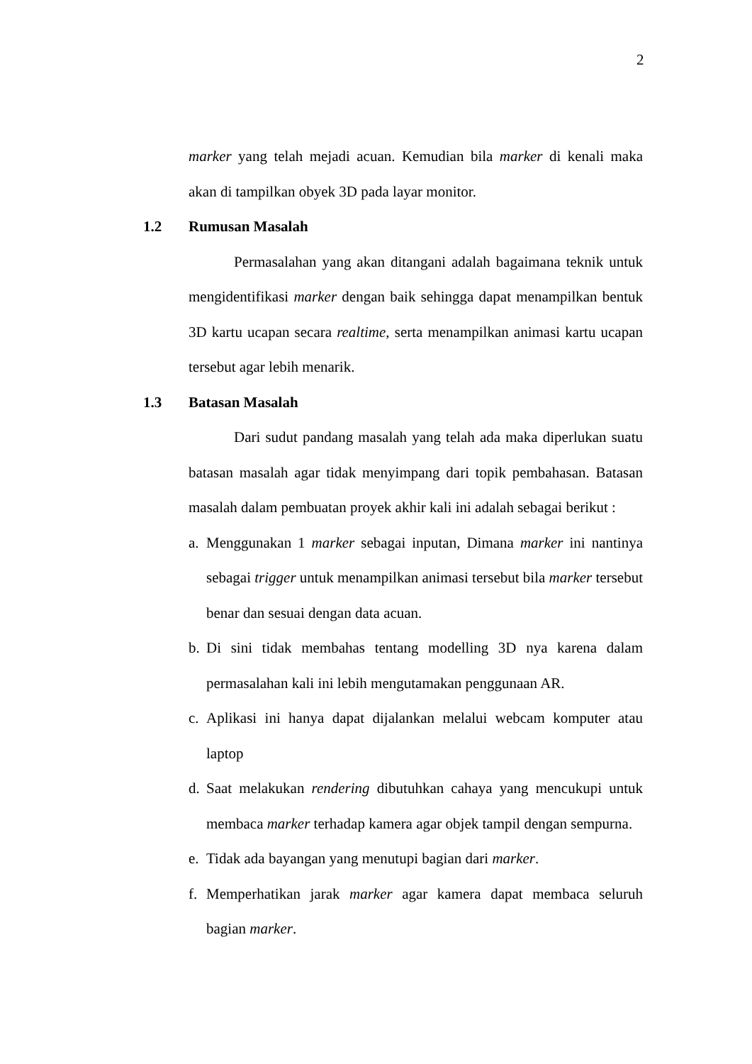2
marker yang telah mejadi acuan. Kemudian bila marker di kenali maka akan di tampilkan obyek 3D pada layar monitor.
1.2 Rumusan Masalah
Permasalahan yang akan ditangani adalah bagaimana teknik untuk mengidentifikasi marker dengan baik sehingga dapat menampilkan bentuk 3D kartu ucapan secara realtime, serta menampilkan animasi kartu ucapan tersebut agar lebih menarik.
1.3 Batasan Masalah
Dari sudut pandang masalah yang telah ada maka diperlukan suatu batasan masalah agar tidak menyimpang dari topik pembahasan. Batasan masalah dalam pembuatan proyek akhir kali ini adalah sebagai berikut :
a.
Menggunakan 1 marker sebagai inputan, Dimana marker ini nantinya sebagai trigger untuk menampilkan animasi tersebut bila marker tersebut benar dan sesuai dengan data acuan.
b.
Di sini tidak membahas tentang modelling 3D nya karena dalam permasalahan kali ini lebih mengutamakan penggunaan AR.
c.
Aplikasi ini hanya dapat dijalankan melalui webcam komputer atau laptop
d.
Saat melakukan rendering dibutuhkan cahaya yang mencukupi untuk membaca marker terhadap kamera agar objek tampil dengan sempurna.
e.
Tidak ada bayangan yang menutupi bagian dari marker.
f.
Memperhatikan jarak marker agar kamera dapat membaca seluruh bagian marker.